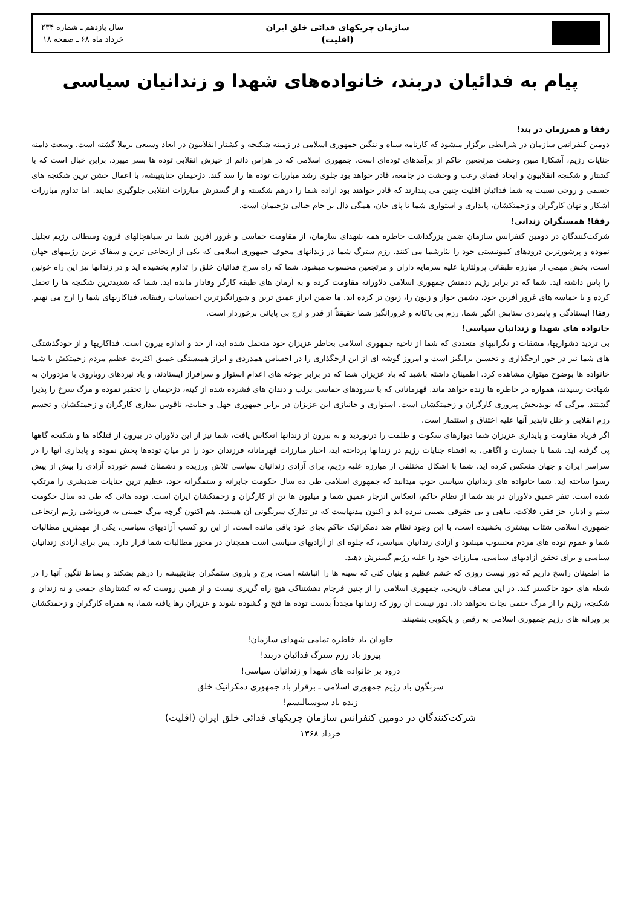سازمان چریکهای فدائی خلق ایران
(اقلیت)
سال یازدهم ـ شماره ۲۳۴
خرداد ماه ۶۸ ـ صفحه ۱۸
پیام به فدائیان دربند، خانواده‌های شهدا و زندانیان سیاسی
رفقا و همرزمان در بند!
دومین کنفرانس سازمان در شرایطی برگزار میشود که کارنامه سیاه و ننگین جمهوری اسلامی در زمینه شکنجه و کشتار انقلابیون در ابعاد وسیعی برملا گشته است. وسعت دامنه جنایات رژیم، آشکارا مبین وحشت مرتجعین حاکم از برآمدهای توده‌ای است. جمهوری اسلامی که در هراس دائم از خیزش انقلابی توده ها بسر میبرد، براین خیال است که با کشتار و شکنجه انقلابیون و ایجاد فضای رعب و وحشت در جامعه، قادر خواهد بود جلوی رشد مبارزات توده ها را سد کند. دژخیمان جنایتپیشه، با اعمال خشن ترین شکنجه های جسمی و روحی نسبت به شما فدائیان اقلیت چنین می پندارند که قادر خواهند بود اراده شما را درهم شکسته و از گسترش مبارزات انقلابی جلوگیری نمایند. اما تداوم مبارزات آشکار و نهان کارگران و زحمتکشان، پایداری و استواری شما تا پای جان، همگی دال بر خام خیالی دژخیمان است.
رفقا! همسنگران زندانی!
شرکت‌کنندگان در دومین کنفرانس سازمان ضمن بزرگداشت خاطره همه شهدای سازمان، از مقاومت حماسی و غرور آفرین شما در سیاهچالهای قرون وسطائی رژیم تجلیل نموده و پرشورترین درودهای کمونیستی خود را نثارشما می کنند. رزم سترگ شما در زندانهای مخوف جمهوری اسلامی که یکی از ارتجاعی ترین و سفاک ترین رژیمهای جهان است، بخش مهمی از مبارزه طبقاتی پرولتاریا علیه سرمایه داران و مرتجعین محسوب میشود. شما که راه سرخ فدائیان خلق را تداوم بخشیده اید و در زندانها نیز این راه خونین را پاس داشته اید. شما که در برابر رژیم ددمنش جمهوری اسلامی دلاورانه مقاومت کرده و به آرمان های طبقه کارگر وفادار مانده اید. شما که شدیدترین شکنجه ها را تحمل کرده و با حماسه های غرور آفرین خود، دشمن خوار و زبون را، زبون تر کرده اید. ما ضمن ابراز عمیق ترین و شورانگیزترین احساسات رفیقانه، فداکاریهای شما را ارج می نهیم. رفقا! ایستادگی و پایمردی ستایش انگیز شما، رزم بی باکانه و غرورانگیز شما حقیقتاً از قدر و ارج بی پایانی برخوردار است.
خانواده های شهدا و زندانیان سیاسی!
بی تردید دشواریها، مشقات و نگرانیهای متعددی که شما از ناحیه جمهوری اسلامی بخاطر عزیزان خود متحمل شده اید، از حد و اندازه بیرون است. فداکاریها و از خودگذشتگی های شما نیز در خور ارجگذاری و تحسین برانگیز است و امروز گوشه ای از این ارجگذاری را در احساس همدردی و ابراز همبستگی عمیق اکثریت عظیم مردم زحمتکش با شما خانواده ها بوضوح میتوان مشاهده کرد. اطمینان داشته باشید که یاد عزیزان شما که در برابر جوخه های اعدام استوار و سرافراز ایستادند، و یاد نبردهای رویاروی با مزدوران به شهادت رسیدند، همواره در خاطره ها زنده خواهد ماند. قهرمانانی که با سرودهای حماسی برلب و دندان های فشرده شده از کینه، دژخیمان را تحقیر نموده و مرگ سرخ را پذیرا گشتند. مرگی که نویدبخش پیروزی کارگران و زحمتکشان است. استواری و جانبازی این عزیزان در برابر جمهوری جهل و جنایت، ناقوس بیداری کارگران و زحمتکشان و تجسم رزم انقلابی و خلل ناپذیر آنها علیه اختناق و استثمار است.
اگر فریاد مقاومت و پایداری عزیزان شما دیوارهای سکوت و ظلمت را درنوردید و به بیرون از زندانها انعکاس یافت، شما نیز از این دلاوران در بیرون از قتلگاه ها و شکنجه گاهها پی گرفته اید. شما با جسارت و آگاهی، به افشاء جنایات رژیم در زندانها پرداخته اید، اخبار مبارزات قهرمانانه فرزندان خود را در میان توده‌ها پخش نموده و پایداری آنها را در سراسر ایران و جهان منعکس کرده اید. شما با اشکال مختلفی از مبارزه علیه رژیم، برای آزادی زندانیان سیاسی تلاش ورزیده و دشمنان قسم خورده آزادی را بیش از پیش رسوا ساخته اید. شما خانواده های زندانیان سیاسی خوب میدانید که جمهوری اسلامی طی ده سال حکومت جابرانه و ستمگرانه خود، عظیم ترین جنایات ضدبشری را مرتکب شده است. تنفر عمیق دلاوران در بند شما از نظام حاکم، انعکاس انزجار عمیق شما و میلیون ها تن از کارگران و زحمتکشان ایران است. توده هائی که طی ده سال حکومت ستم و ادبار، جز فقر، فلاکت، تباهی و بی حقوقی نصیبی نبرده اند و اکنون مدتهاست که در تدارک سرنگونی آن هستند. هم اکنون گرچه مرگ خمینی به فروپاشی رژیم ارتجاعی جمهوری اسلامی شتاب بیشتری بخشیده است، با این وجود نظام ضد دمکراتیک حاکم بجای خود باقی مانده است. از این رو کسب آزادیهای سیاسی، یکی از مهمترین مطالبات شما و عموم توده های مردم محسوب میشود و آزادی زندانیان سیاسی، که جلوه ای از آزادیهای سیاسی است همچنان در محور مطالبات شما قرار دارد. پس برای آزادی زندانیان سیاسی و برای تحقق آزادیهای سیاسی، مبارزات خود را علیه رژیم گسترش دهید.
ما اطمینان راسخ داریم که دور نیست روزی که خشم عظیم و بنیان کنی که سینه ها را انباشته است، برج و باروی ستمگران جنایتپیشه را درهم بشکند و بساط ننگین آنها را در شعله های خود خاکستر کند. در این مصاف تاریخی، جمهوری اسلامی را از چنین فرجام دهشتناکی هیچ راه گریزی نیست و از همین روست که نه کشتارهای جمعی و نه زندان و شکنجه، رژیم را از مرگ حتمی نجات نخواهد داد. دور نیست آن روز که زندانها مجدداً بدست توده ها فتح و گشوده شوند و عزیزان رها یافته شما، به همراه کارگران و زحمتکشان بر ویرانه های رژیم جمهوری اسلامی به رقص و پایکوبی بنشینند.
جاودان باد خاطره تمامی شهدای سازمان!
پیروز باد رزم سترگ فدائیان دربند!
درود بر خانواده های شهدا و زندانیان سیاسی!
سرنگون باد رژیم جمهوری اسلامی ـ برقرار باد جمهوری دمکراتیک خلق
زنده باد سوسیالیسم!
شرکت‌کنندگان در دومین کنفرانس سازمان چریکهای فدائی خلق ایران (اقلیت)
خرداد ۱۳۶۸